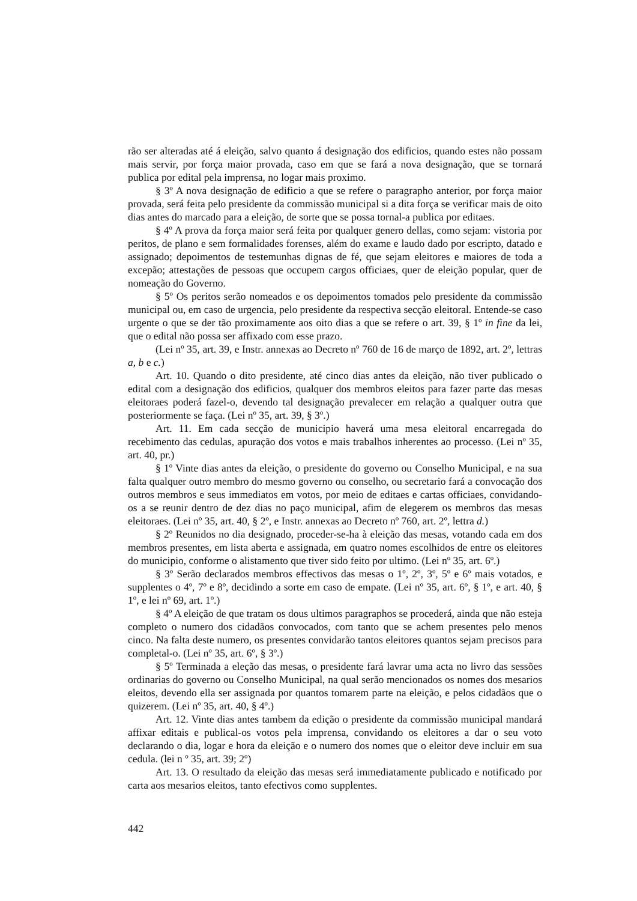rão ser alteradas até á eleição, salvo quanto á designação dos edificios, quando estes não possam mais servir, por força maior provada, caso em que se fará a nova designação, que se tornará publica por edital pela imprensa, no logar mais proximo.
§ 3º A nova designação de edificio a que se refere o paragrapho anterior, por força maior provada, será feita pelo presidente da commissão municipal si a dita força se verificar mais de oito dias antes do marcado para a eleição, de sorte que se possa tornal-a publica por editaes.
§ 4º A prova da força maior será feita por qualquer genero dellas, como sejam: vistoria por peritos, de plano e sem formalidades forenses, além do exame e laudo dado por escripto, datado e assignado; depoimentos de testemunhas dignas de fé, que sejam eleitores e maiores de toda a excepão; attestações de pessoas que occupem cargos officiaes, quer de eleição popular, quer de nomeação do Governo.
§ 5º Os peritos serão nomeados e os depoimentos tomados pelo presidente da commissão municipal ou, em caso de urgencia, pelo presidente da respectiva secção eleitoral. Entende-se caso urgente o que se der tão proximamente aos oito dias a que se refere o art. 39, § 1º in fine da lei, que o edital não possa ser affixado com esse prazo.
(Lei nº 35, art. 39, e Instr. annexas ao Decreto nº 760 de 16 de março de 1892, art. 2º, lettras a, b e c.)
Art. 10. Quando o dito presidente, até cinco dias antes da eleição, não tiver publicado o edital com a designação dos edificios, qualquer dos membros eleitos para fazer parte das mesas eleitoraes poderá fazel-o, devendo tal designação prevalecer em relação a qualquer outra que posteriormente se faça. (Lei nº 35, art. 39, § 3º.)
Art. 11. Em cada secção de municipio haverá uma mesa eleitoral encarregada do recebimento das cedulas, apuração dos votos e mais trabalhos inherentes ao processo. (Lei nº 35, art. 40, pr.)
§ 1º Vinte dias antes da eleição, o presidente do governo ou Conselho Municipal, e na sua falta qualquer outro membro do mesmo governo ou conselho, ou secretario fará a convocação dos outros membros e seus immediatos em votos, por meio de editaes e cartas officiaes, convidando-os a se reunir dentro de dez dias no paço municipal, afim de elegerem os membros das mesas eleitoraes. (Lei nº 35, art. 40, § 2º, e Instr. annexas ao Decreto nº 760, art. 2º, lettra d.)
§ 2º Reunidos no dia designado, proceder-se-ha à eleição das mesas, votando cada em dos membros presentes, em lista aberta e assignada, em quatro nomes escolhidos de entre os eleitores do municipio, conforme o alistamento que tiver sido feito por ultimo. (Lei nº 35, art. 6º.)
§ 3º Serão declarados membros effectivos das mesas o 1º, 2º, 3º, 5º e 6º mais votados, e supplentes o 4º, 7º e 8º, decidindo a sorte em caso de empate. (Lei nº 35, art. 6º, § 1º, e art. 40, § 1º, e lei nº 69, art. 1º.)
§ 4º A eleição de que tratam os dous ultimos paragraphos se procederá, ainda que não esteja completo o numero dos cidadãos convocados, com tanto que se achem presentes pelo menos cinco. Na falta deste numero, os presentes convidarão tantos eleitores quantos sejam precisos para completal-o. (Lei nº 35, art. 6º, § 3º.)
§ 5º Terminada a eleção das mesas, o presidente fará lavrar uma acta no livro das sessões ordinarias do governo ou Conselho Municipal, na qual serão mencionados os nomes dos mesarios eleitos, devendo ella ser assignada por quantos tomarem parte na eleição, e pelos cidadãos que o quizerem. (Lei nº 35, art. 40, § 4º.)
Art. 12. Vinte dias antes tambem da edição o presidente da commissão municipal mandará affixar editais e publical-os votos pela imprensa, convidando os eleitores a dar o seu voto declarando o dia, logar e hora da eleição e o numero dos nomes que o eleitor deve incluir em sua cedula. (lei n º 35, art. 39; 2º)
Art. 13. O resultado da eleição das mesas será immediatamente publicado e notificado por carta aos mesarios eleitos, tanto efectivos como supplentes.
442